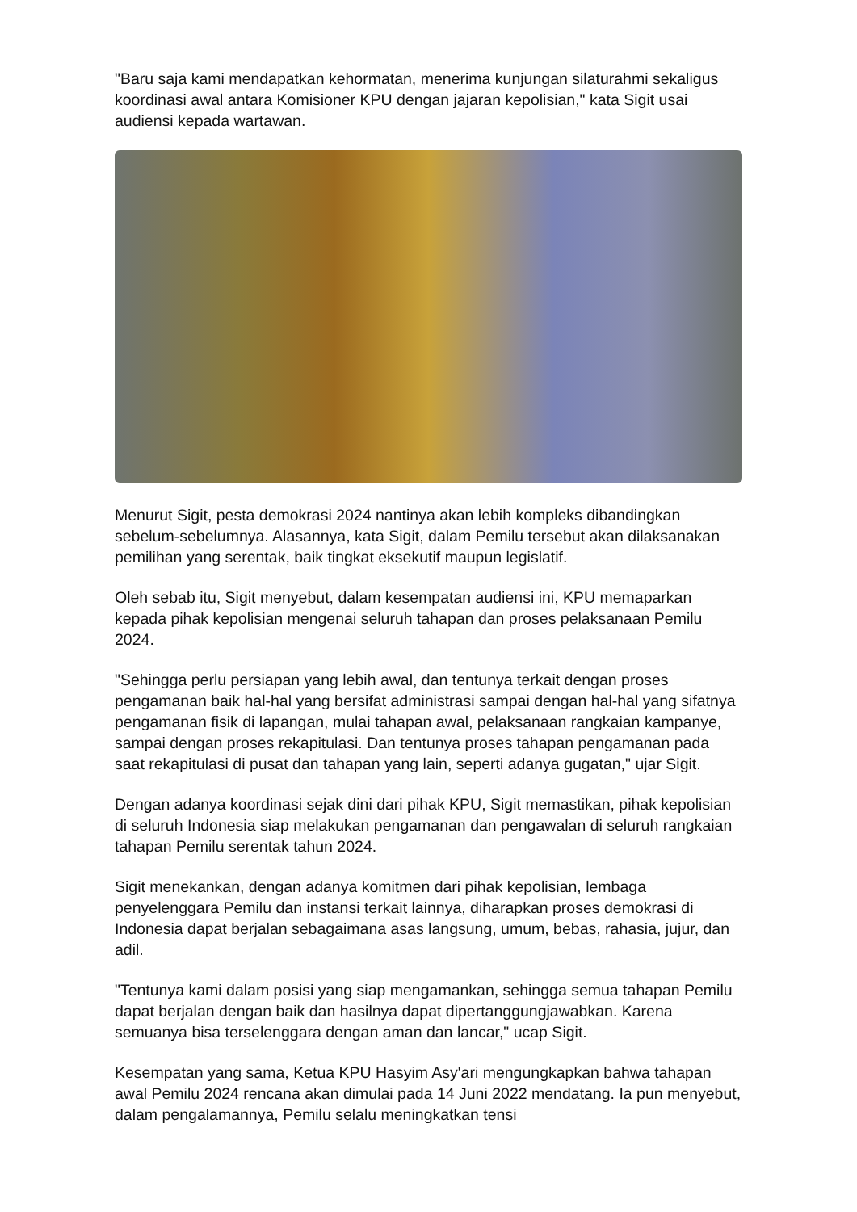"Baru saja kami mendapatkan kehormatan, menerima kunjungan silaturahmi sekaligus koordinasi awal antara Komisioner KPU dengan jajaran kepolisian," kata Sigit usai audiensi kepada wartawan.
Menurut Sigit, pesta demokrasi 2024 nantinya akan lebih kompleks dibandingkan sebelum-sebelumnya. Alasannya, kata Sigit, dalam Pemilu tersebut akan dilaksanakan pemilihan yang serentak, baik tingkat eksekutif maupun legislatif.
Oleh sebab itu, Sigit menyebut, dalam kesempatan audiensi ini, KPU memaparkan kepada pihak kepolisian mengenai seluruh tahapan dan proses pelaksanaan Pemilu 2024.
"Sehingga perlu persiapan yang lebih awal, dan tentunya terkait dengan proses pengamanan baik hal-hal yang bersifat administrasi sampai dengan hal-hal yang sifatnya pengamanan fisik di lapangan, mulai tahapan awal, pelaksanaan rangkaian kampanye, sampai dengan proses rekapitulasi. Dan tentunya proses tahapan pengamanan pada saat rekapitulasi di pusat dan tahapan yang lain, seperti adanya gugatan," ujar Sigit.
Dengan adanya koordinasi sejak dini dari pihak KPU, Sigit memastikan, pihak kepolisian di seluruh Indonesia siap melakukan pengamanan dan pengawalan di seluruh rangkaian tahapan Pemilu serentak tahun 2024.
Sigit menekankan, dengan adanya komitmen dari pihak kepolisian, lembaga penyelenggara Pemilu dan instansi terkait lainnya, diharapkan proses demokrasi di Indonesia dapat berjalan sebagaimana asas langsung, umum, bebas, rahasia, jujur, dan adil.
"Tentunya kami dalam posisi yang siap mengamankan, sehingga semua tahapan Pemilu dapat berjalan dengan baik dan hasilnya dapat dipertanggungjawabkan. Karena semuanya bisa terselenggara dengan aman dan lancar," ucap Sigit.
Kesempatan yang sama, Ketua KPU Hasyim Asy'ari mengungkapkan bahwa tahapan awal Pemilu 2024 rencana akan dimulai pada 14 Juni 2022 mendatang. Ia pun menyebut, dalam pengalamannya, Pemilu selalu meningkatkan tensi